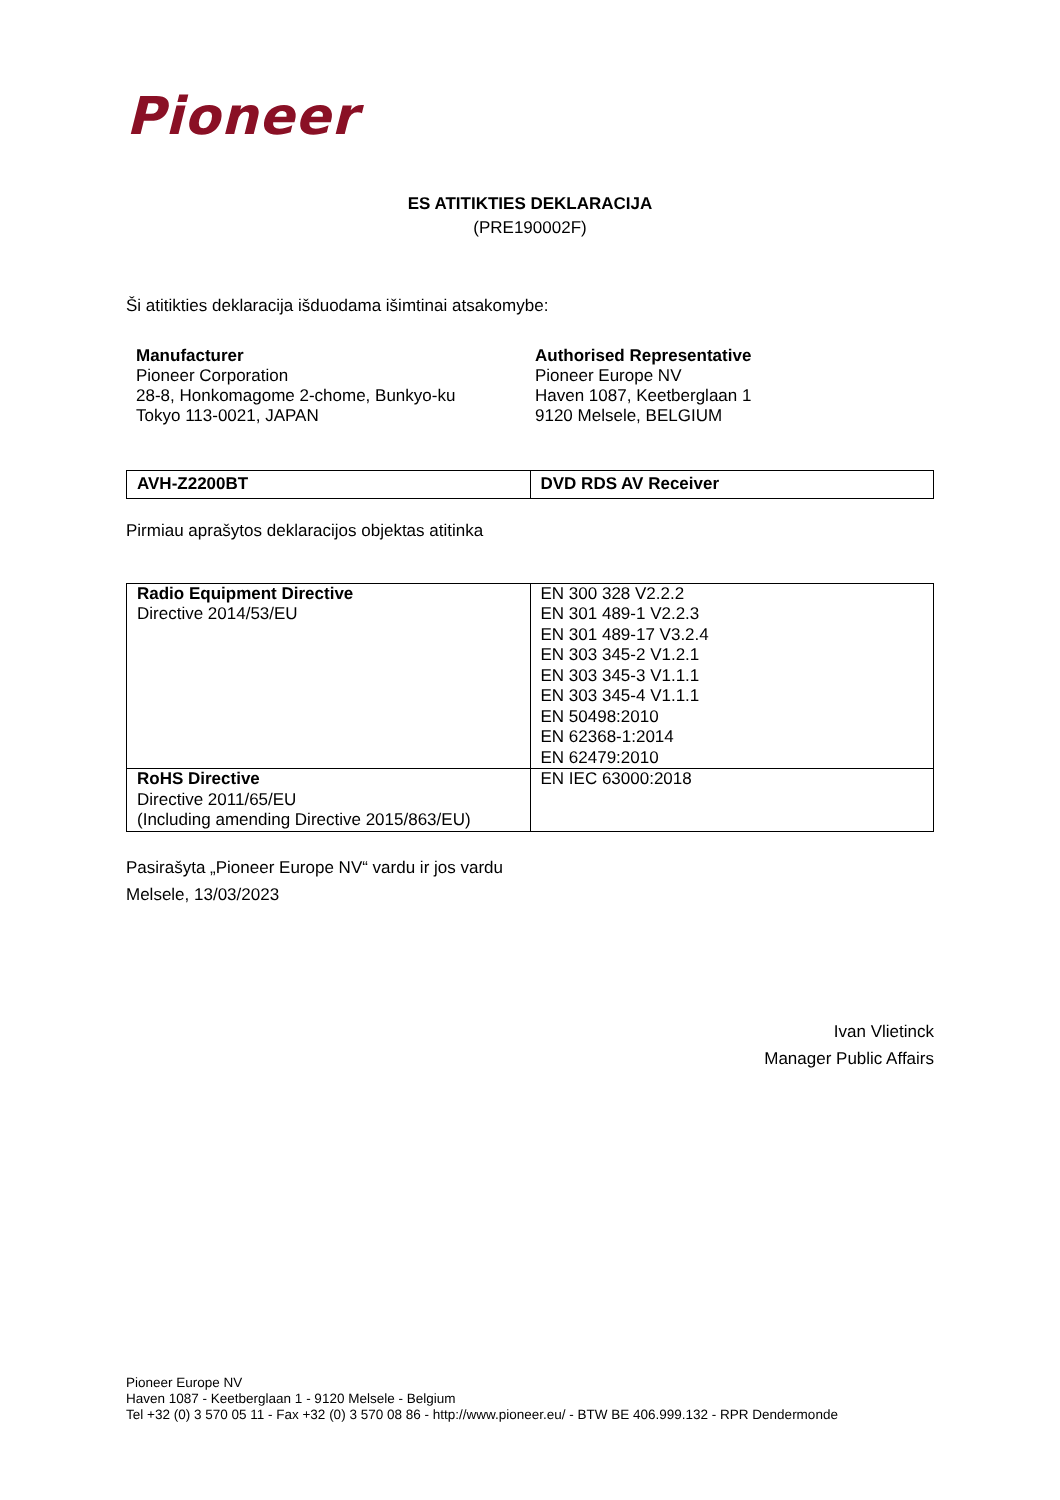Pioneer
ES ATITIKTIES DEKLARACIJA
(PRE190002F)
Ši atitikties deklaracija išduodama išimtinai atsakomybe:
Manufacturer
Pioneer Corporation
28-8, Honkomagome 2-chome, Bunkyo-ku
Tokyo 113-0021, JAPAN
Authorised Representative
Pioneer Europe NV
Haven 1087, Keetberglaan 1
9120 Melsele, BELGIUM
| AVH-Z2200BT | DVD RDS AV Receiver |
Pirmiau aprašytos deklaracijos objektas atitinka
| Radio Equipment Directive Directive 2014/53/EU | EN 300 328 V2.2.2 EN 301 489-1 V2.2.3 EN 301 489-17 V3.2.4 EN 303 345-2 V1.2.1 EN 303 345-3 V1.1.1 EN 303 345-4 V1.1.1 EN 50498:2010 EN 62368-1:2014 EN 62479:2010 |
| RoHS Directive Directive 2011/65/EU (Including amending Directive 2015/863/EU) | EN IEC 63000:2018 |
Pasirašyta „Pioneer Europe NV“ vardu ir jos vardu
Melsele, 13/03/2023
Ivan Vlietinck
Manager Public Affairs
Pioneer Europe NV
Haven 1087 - Keetberglaan 1 - 9120 Melsele - Belgium
Tel +32 (0) 3 570 05 11 - Fax +32 (0) 3 570 08 86 - http://www.pioneer.eu/ - BTW BE 406.999.132 - RPR Dendermonde